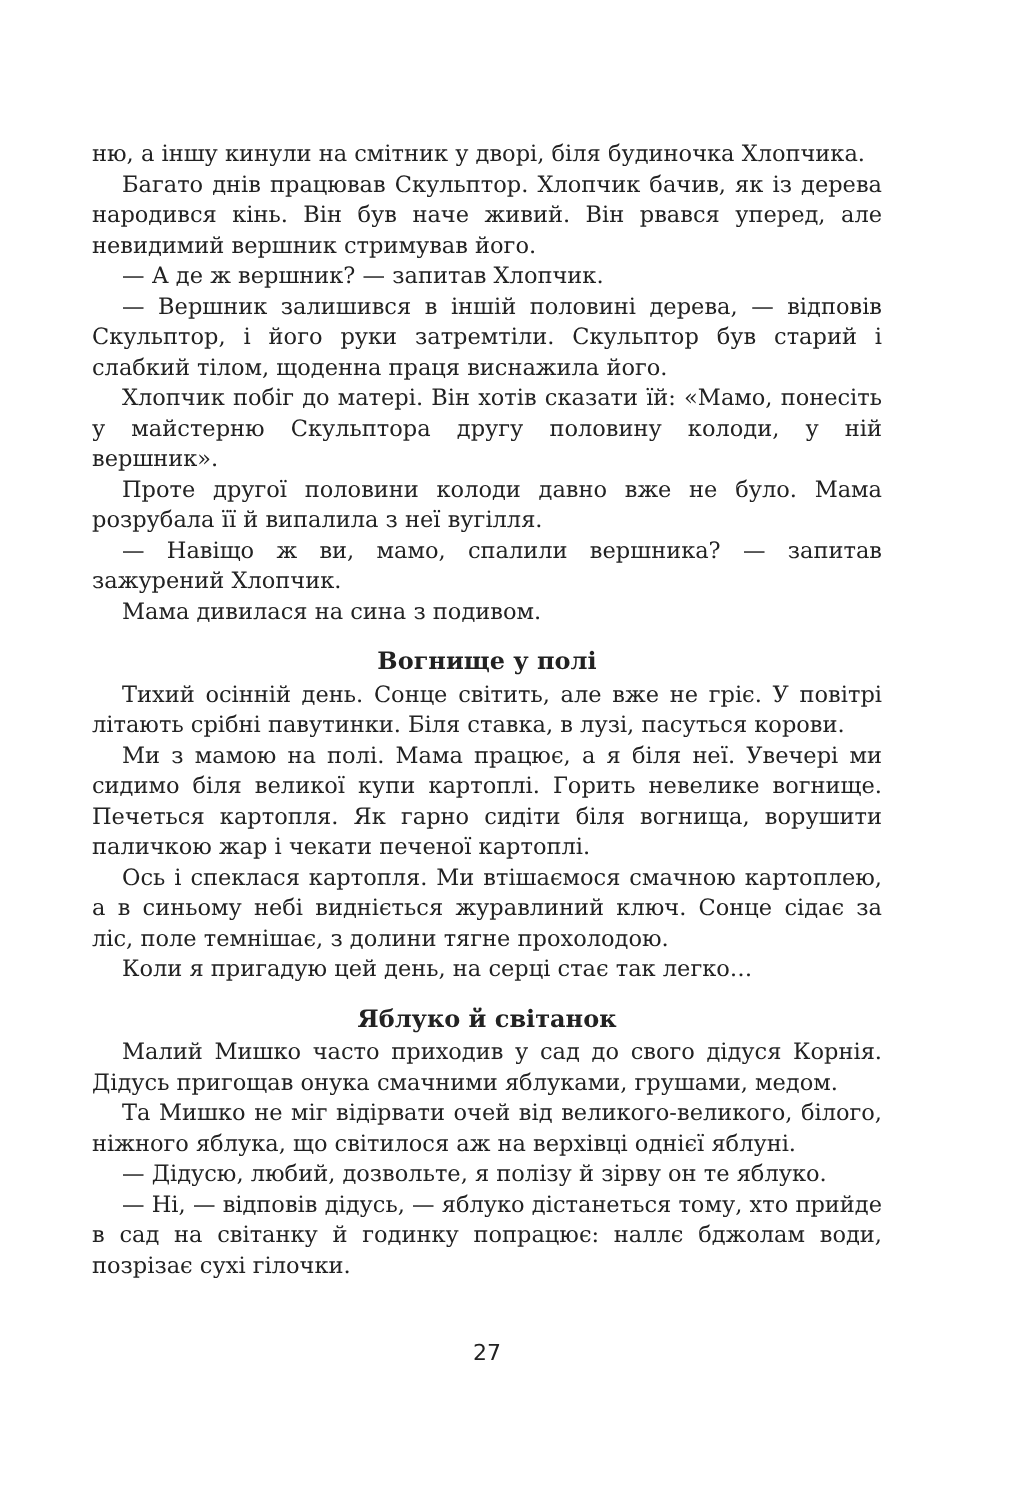ню, а іншу кинули на смітник у дворі, біля будиночка Хлопчика.
Багато днів працював Скульптор. Хлопчик бачив, як із дерева народився кінь. Він був наче живий. Він рвався уперед, але невидимий вершник стримував його.
— А де ж вершник? — запитав Хлопчик.
— Вершник залишився в іншій половині дерева, — відповів Скульптор, і його руки затремтіли. Скульптор був старий і слабкий тілом, щоденна праця виснажила його.
Хлопчик побіг до матері. Він хотів сказати їй: «Мамо, понесіть у майстерню Скульптора другу половину колоди, у ній вершник».
Проте другої половини колоди давно вже не було. Мама розрубала її й випалила з неї вугілля.
— Навіщо ж ви, мамо, спалили вершника? — запитав зажурений Хлопчик.
Мама дивилася на сина з подивом.
Вогнище у полі
Тихий осінній день. Сонце світить, але вже не гріє. У повітрі літають срібні павутинки. Біля ставка, в лузі, пасуться корови.
Ми з мамою на полі. Мама працює, а я біля неї. Увечері ми сидимо біля великої купи картоплі. Горить невелике вогнище. Печеться картопля. Як гарно сидіти біля вогнища, ворушити паличкою жар і чекати печеної картоплі.
Ось і спеклася картопля. Ми втішаємося смачною картоплею, а в синьому небі видніється журавлиний ключ. Сонце сідає за ліс, поле темнішає, з долини тягне прохолодою.
Коли я пригадую цей день, на серці стає так легко…
Яблуко й світанок
Малий Мишко часто приходив у сад до свого дідуся Корнія. Дідусь пригощав онука смачними яблуками, грушами, медом.
Та Мишко не міг відірвати очей від великого-великого, білого, ніжного яблука, що світилося аж на верхівці однієї яблуні.
— Дідусю, любий, дозвольте, я полізу й зірву он те яблуко.
— Ні, — відповів дідусь, — яблуко дістанеться тому, хто прийде в сад на світанку й годинку попрацює: наллє бджолам води, позрізає сухі гілочки.
27